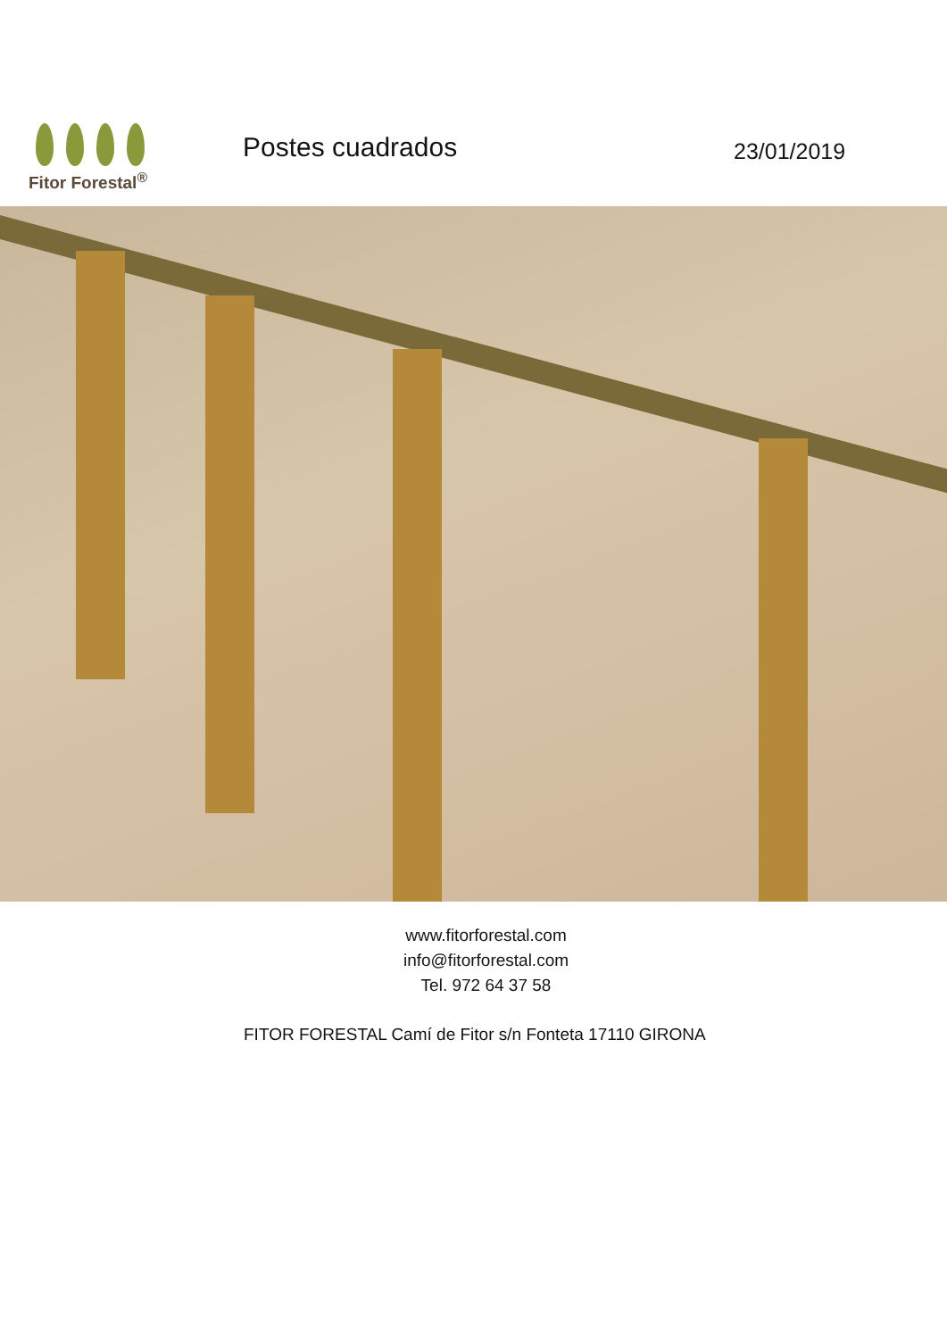Fitor Forestal<sup>®</sup>
Postes cuadrados
23/01/2019
www.fitorforestal.com
info@fitorforestal.com
Tel. 972 64 37 58
FITOR FORESTAL Camí de Fitor s/n Fonteta 17110 GIRONA